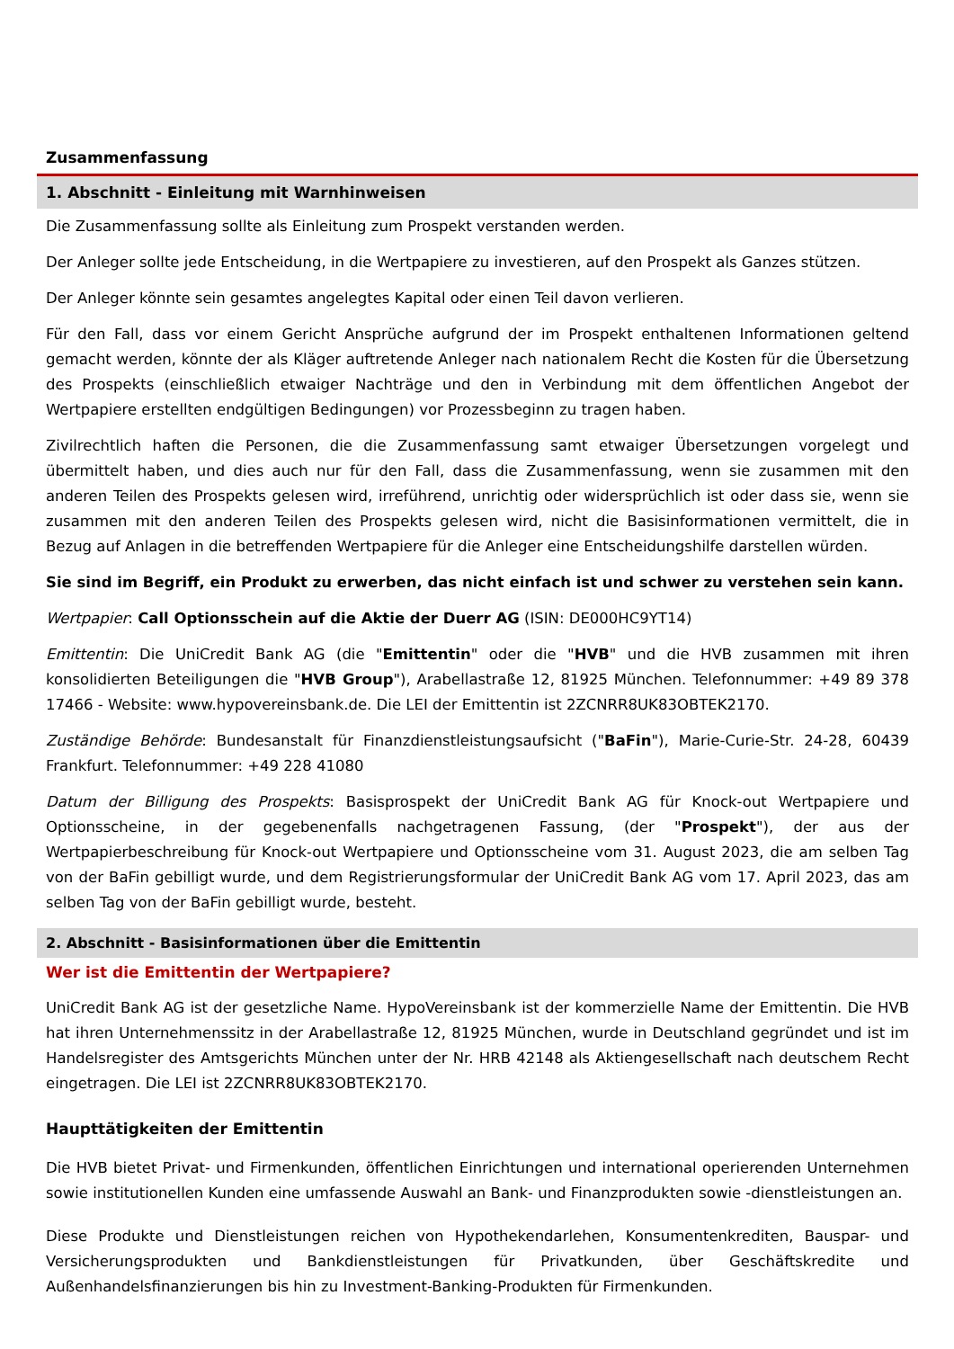Zusammenfassung
1. Abschnitt - Einleitung mit Warnhinweisen
Die Zusammenfassung sollte als Einleitung zum Prospekt verstanden werden.
Der Anleger sollte jede Entscheidung, in die Wertpapiere zu investieren, auf den Prospekt als Ganzes stützen.
Der Anleger könnte sein gesamtes angelegtes Kapital oder einen Teil davon verlieren.
Für den Fall, dass vor einem Gericht Ansprüche aufgrund der im Prospekt enthaltenen Informationen geltend gemacht werden, könnte der als Kläger auftretende Anleger nach nationalem Recht die Kosten für die Übersetzung des Prospekts (einschließlich etwaiger Nachträge und den in Verbindung mit dem öffentlichen Angebot der Wertpapiere erstellten endgültigen Bedingungen) vor Prozessbeginn zu tragen haben.
Zivilrechtlich haften die Personen, die die Zusammenfassung samt etwaiger Übersetzungen vorgelegt und übermittelt haben, und dies auch nur für den Fall, dass die Zusammenfassung, wenn sie zusammen mit den anderen Teilen des Prospekts gelesen wird, irreführend, unrichtig oder widersprüchlich ist oder dass sie, wenn sie zusammen mit den anderen Teilen des Prospekts gelesen wird, nicht die Basisinformationen vermittelt, die in Bezug auf Anlagen in die betreffenden Wertpapiere für die Anleger eine Entscheidungshilfe darstellen würden.
Sie sind im Begriff, ein Produkt zu erwerben, das nicht einfach ist und schwer zu verstehen sein kann.
Wertpapier: Call Optionsschein auf die Aktie der Duerr AG (ISIN: DE000HC9YT14)
Emittentin: Die UniCredit Bank AG (die "Emittentin" oder die "HVB" und die HVB zusammen mit ihren konsolidierten Beteiligungen die "HVB Group"), Arabellastraße 12, 81925 München. Telefonnummer: +49 89 378 17466 - Website: www.hypovereinsbank.de. Die LEI der Emittentin ist 2ZCNRR8UK83OBTEK2170.
Zuständige Behörde: Bundesanstalt für Finanzdienstleistungsaufsicht ("BaFin"), Marie-Curie-Str. 24-28, 60439 Frankfurt. Telefonnummer: +49 228 41080
Datum der Billigung des Prospekts: Basisprospekt der UniCredit Bank AG für Knock-out Wertpapiere und Optionsscheine, in der gegebenenfalls nachgetragenen Fassung, (der "Prospekt"), der aus der Wertpapierbeschreibung für Knock-out Wertpapiere und Optionsscheine vom 31. August 2023, die am selben Tag von der BaFin gebilligt wurde, und dem Registrierungsformular der UniCredit Bank AG vom 17. April 2023, das am selben Tag von der BaFin gebilligt wurde, besteht.
2. Abschnitt - Basisinformationen über die Emittentin
Wer ist die Emittentin der Wertpapiere?
UniCredit Bank AG ist der gesetzliche Name. HypoVereinsbank ist der kommerzielle Name der Emittentin. Die HVB hat ihren Unternehmenssitz in der Arabellastraße 12, 81925 München, wurde in Deutschland gegründet und ist im Handelsregister des Amtsgerichts München unter der Nr. HRB 42148 als Aktiengesellschaft nach deutschem Recht eingetragen. Die LEI ist 2ZCNRR8UK83OBTEK2170.
Haupttätigkeiten der Emittentin
Die HVB bietet Privat- und Firmenkunden, öffentlichen Einrichtungen und international operierenden Unternehmen sowie institutionellen Kunden eine umfassende Auswahl an Bank- und Finanzprodukten sowie -dienstleistungen an.
Diese Produkte und Dienstleistungen reichen von Hypothekendarlehen, Konsumentenkrediten, Bauspar- und Versicherungsprodukten und Bankdienstleistungen für Privatkunden, über Geschäftskredite und Außenhandelsfinanzierungen bis hin zu Investment-Banking-Produkten für Firmenkunden.